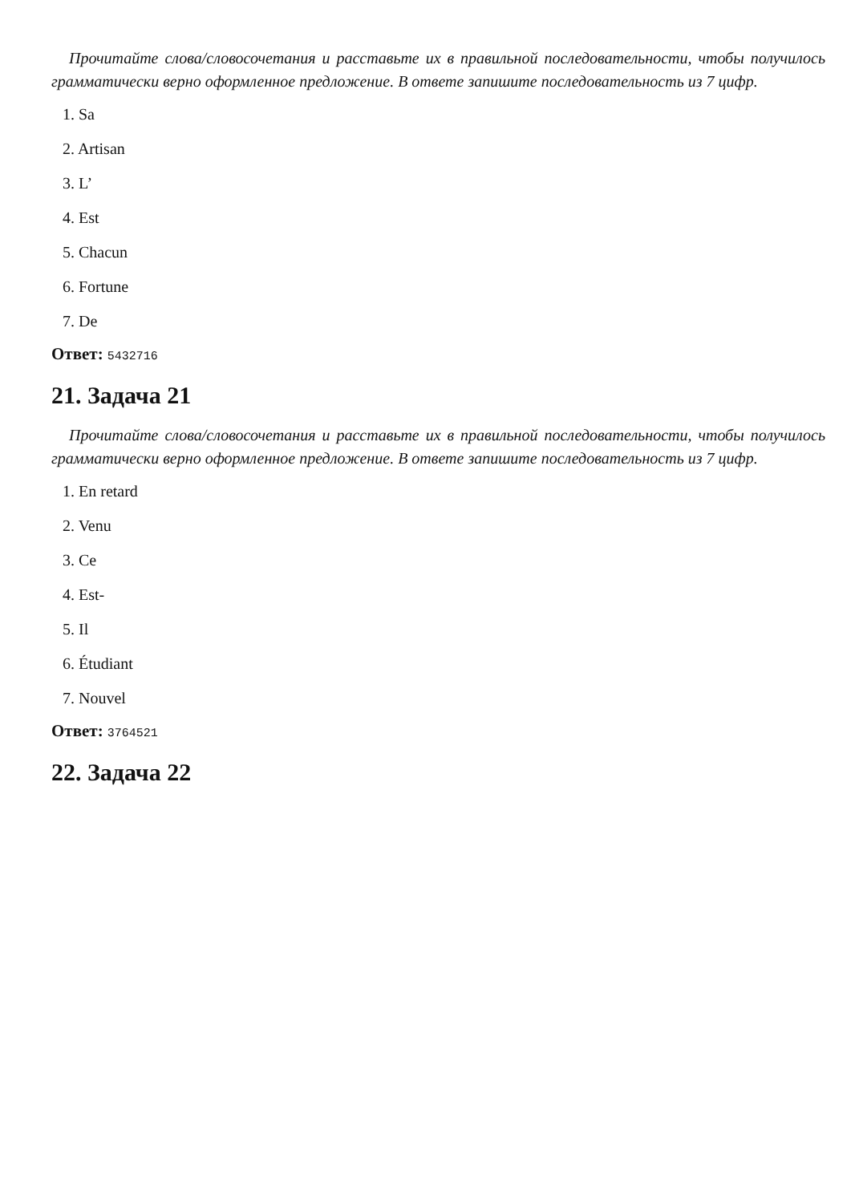Прочитайте слова/словосочетания и расставьте их в правильной последовательности, чтобы получилось грамматически верно оформленное предложение. В ответе запишите последовательность из 7 цифр.
1. Sa
2. Artisan
3. L’
4. Est
5. Chacun
6. Fortune
7. De
Ответ: 5432716
21. Задача 21
Прочитайте слова/словосочетания и расставьте их в правильной последовательности, чтобы получилось грамматически верно оформленное предложение. В ответе запишите последовательность из 7 цифр.
1. En retard
2. Venu
3. Ce
4. Est-
5. Il
6. Étudiant
7. Nouvel
Ответ: 3764521
22. Задача 22